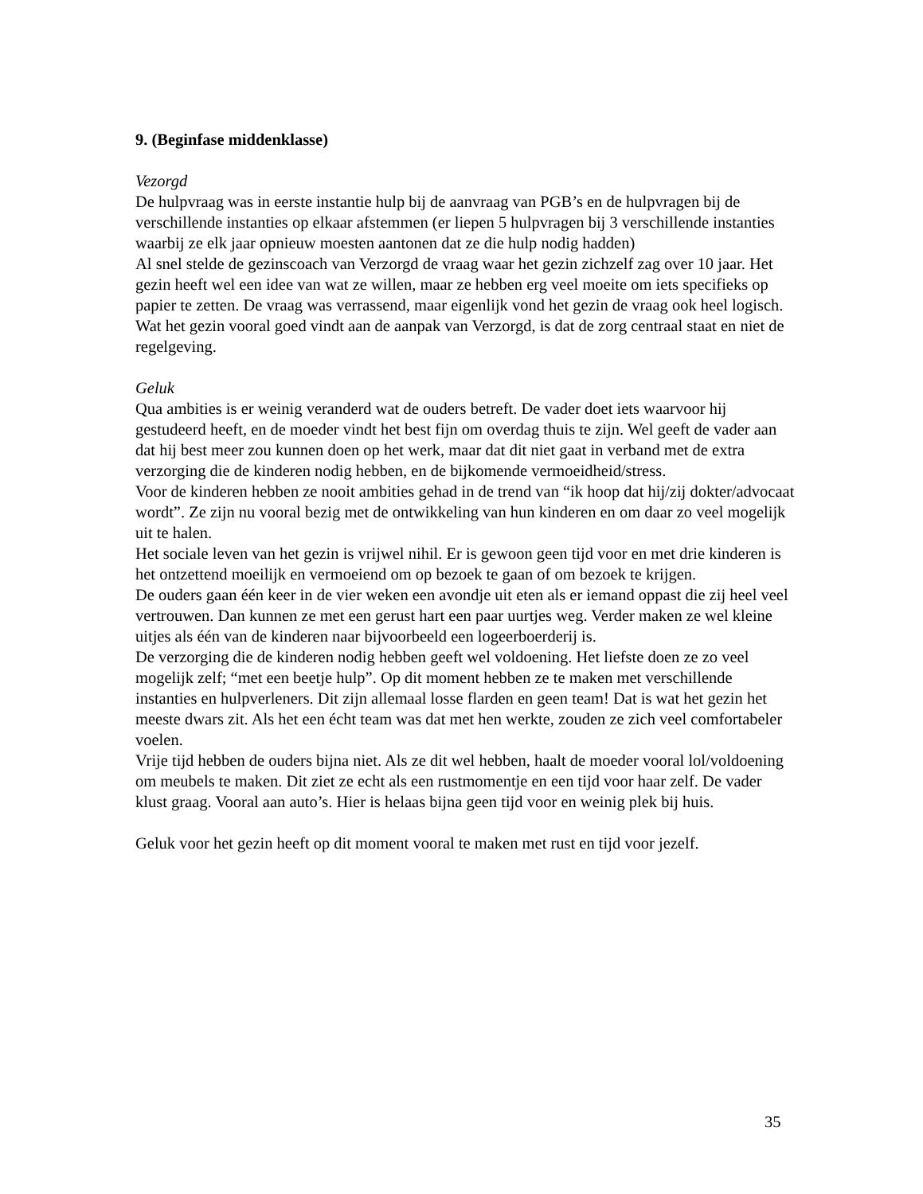9. (Beginfase middenklasse)
Vezorgd
De hulpvraag was in eerste instantie hulp bij de aanvraag van PGB’s en de hulpvragen bij de verschillende instanties op elkaar afstemmen (er liepen 5 hulpvragen bij 3 verschillende instanties waarbij ze elk jaar opnieuw moesten aantonen dat ze die hulp nodig hadden)
Al snel stelde de gezinscoach van Verzorgd de vraag waar het gezin zichzelf zag over 10 jaar. Het gezin heeft wel een idee van wat ze willen, maar ze hebben erg veel moeite om iets specifieks op papier te zetten. De vraag was verrassend, maar eigenlijk vond het gezin de vraag ook heel logisch.
Wat het gezin vooral goed vindt aan de aanpak van Verzorgd, is dat de zorg centraal staat en niet de regelgeving.
Geluk
Qua ambities is er weinig veranderd wat de ouders betreft. De vader doet iets waarvoor hij gestudeerd heeft, en de moeder vindt het best fijn om overdag thuis te zijn. Wel geeft de vader aan dat hij best meer zou kunnen doen op het werk, maar dat dit niet gaat in verband met de extra verzorging die de kinderen nodig hebben, en de bijkomende vermoeidheid/stress.
Voor de kinderen hebben ze nooit ambities gehad in de trend van “ik hoop dat hij/zij dokter/advocaat wordt”. Ze zijn nu vooral bezig met de ontwikkeling van hun kinderen en om daar zo veel mogelijk uit te halen.
Het sociale leven van het gezin is vrijwel nihil. Er is gewoon geen tijd voor en met drie kinderen is het ontzettend moeilijk en vermoeiend om op bezoek te gaan of om bezoek te krijgen.
De ouders gaan één keer in de vier weken een avondje uit eten als er iemand oppast die zij heel veel vertrouwen. Dan kunnen ze met een gerust hart een paar uurtjes weg. Verder maken ze wel kleine uitjes als één van de kinderen naar bijvoorbeeld een logeerboerderij is.
De verzorging die de kinderen nodig hebben geeft wel voldoening. Het liefste doen ze zo veel mogelijk zelf; “met een beetje hulp”. Op dit moment hebben ze te maken met verschillende instanties en hulpverleners. Dit zijn allemaal losse flarden en geen team! Dat is wat het gezin het meeste dwars zit. Als het een écht team was dat met hen werkte, zouden ze zich veel comfortabeler voelen.
Vrije tijd hebben de ouders bijna niet. Als ze dit wel hebben, haalt de moeder vooral lol/voldoening om meubels te maken. Dit ziet ze echt als een rustmomentje en een tijd voor haar zelf. De vader klust graag. Vooral aan auto’s. Hier is helaas bijna geen tijd voor en weinig plek bij huis.
Geluk voor het gezin heeft op dit moment vooral te maken met rust en tijd voor jezelf.
35